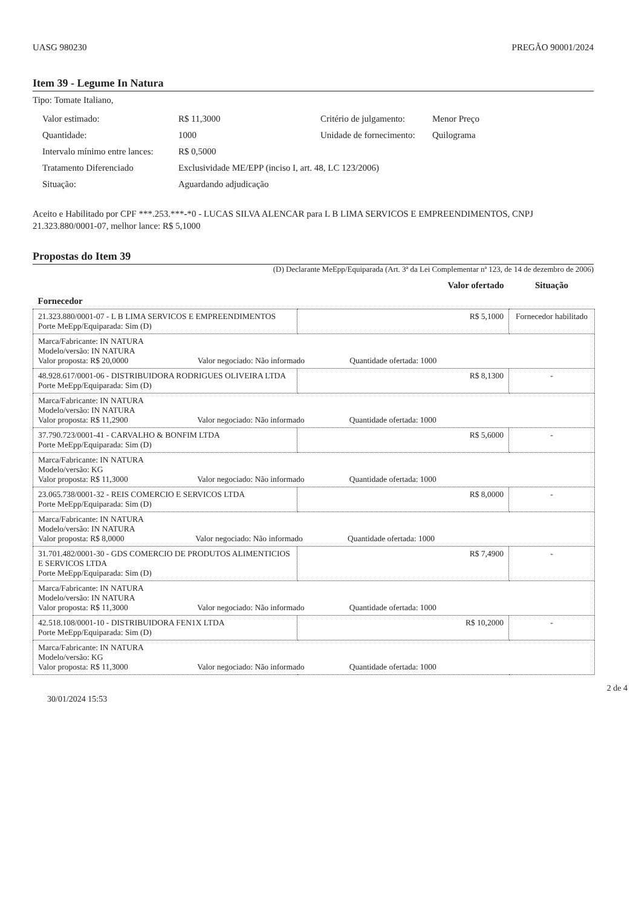UASG 980230 PREGÃO 90001/2024
Item 39 - Legume In Natura
Tipo: Tomate Italiano,
Valor estimado: R$ 11,3000 Critério de julgamento: Menor Preço Quantidade: 1000 Unidade de fornecimento: Quilograma Intervalo mínimo entre lances: R$ 0,5000 Tratamento Diferenciado Exclusividade ME/EPP (inciso I, art. 48, LC 123/2006) Situação: Aguardando adjudicação
Aceito e Habilitado por CPF ***.253.***-*0 - LUCAS SILVA ALENCAR para L B LIMA SERVICOS E EMPREENDIMENTOS, CNPJ 21.323.880/0001-07, melhor lance: R$ 5,1000
Propostas do Item 39
(D) Declarante MeEpp/Equiparada (Art. 3ª da Lei Complementar nª 123, de 14 de dezembro de 2006)
| Fornecedor | Valor ofertado | Situação |
| --- | --- | --- |
| 21.323.880/0001-07 - L B LIMA SERVICOS E EMPREENDIMENTOS Porte MeEpp/Equiparada: Sim (D) | R$ 5,1000 | Fornecedor habilitado |
| Marca/Fabricante: IN NATURA Modelo/versão: IN NATURA Valor proposta: R$ 20,0000 Valor negociado: Não informado Quantidade ofertada: 1000 | | |
| 48.928.617/0001-06 - DISTRIBUIDORA RODRIGUES OLIVEIRA LTDA Porte MeEpp/Equiparada: Sim (D) | R$ 8,1300 | - |
| Marca/Fabricante: IN NATURA Modelo/versão: IN NATURA Valor proposta: R$ 11,2900 Valor negociado: Não informado Quantidade ofertada: 1000 | | |
| 37.790.723/0001-41 - CARVALHO & BONFIM LTDA Porte MeEpp/Equiparada: Sim (D) | R$ 5,6000 | - |
| Marca/Fabricante: IN NATURA Modelo/versão: KG Valor proposta: R$ 11,3000 Valor negociado: Não informado Quantidade ofertada: 1000 | | |
| 23.065.738/0001-32 - REIS COMERCIO E SERVICOS LTDA Porte MeEpp/Equiparada: Sim (D) | R$ 8,0000 | - |
| Marca/Fabricante: IN NATURA Modelo/versão: IN NATURA Valor proposta: R$ 8,0000 Valor negociado: Não informado Quantidade ofertada: 1000 | | |
| 31.701.482/0001-30 - GDS COMERCIO DE PRODUTOS ALIMENTICIOS E SERVICOS LTDA Porte MeEpp/Equiparada: Sim (D) | R$ 7,4900 | - |
| Marca/Fabricante: IN NATURA Modelo/versão: IN NATURA Valor proposta: R$ 11,3000 Valor negociado: Não informado Quantidade ofertada: 1000 | | |
| 42.518.108/0001-10 - DISTRIBUIDORA FEN1X LTDA Porte MeEpp/Equiparada: Sim (D) | R$ 10,2000 | - |
| Marca/Fabricante: IN NATURA Modelo/versão: KG Valor proposta: R$ 11,3000 Valor negociado: Não informado Quantidade ofertada: 1000 | | |
30/01/2024 15:53 2 de 4